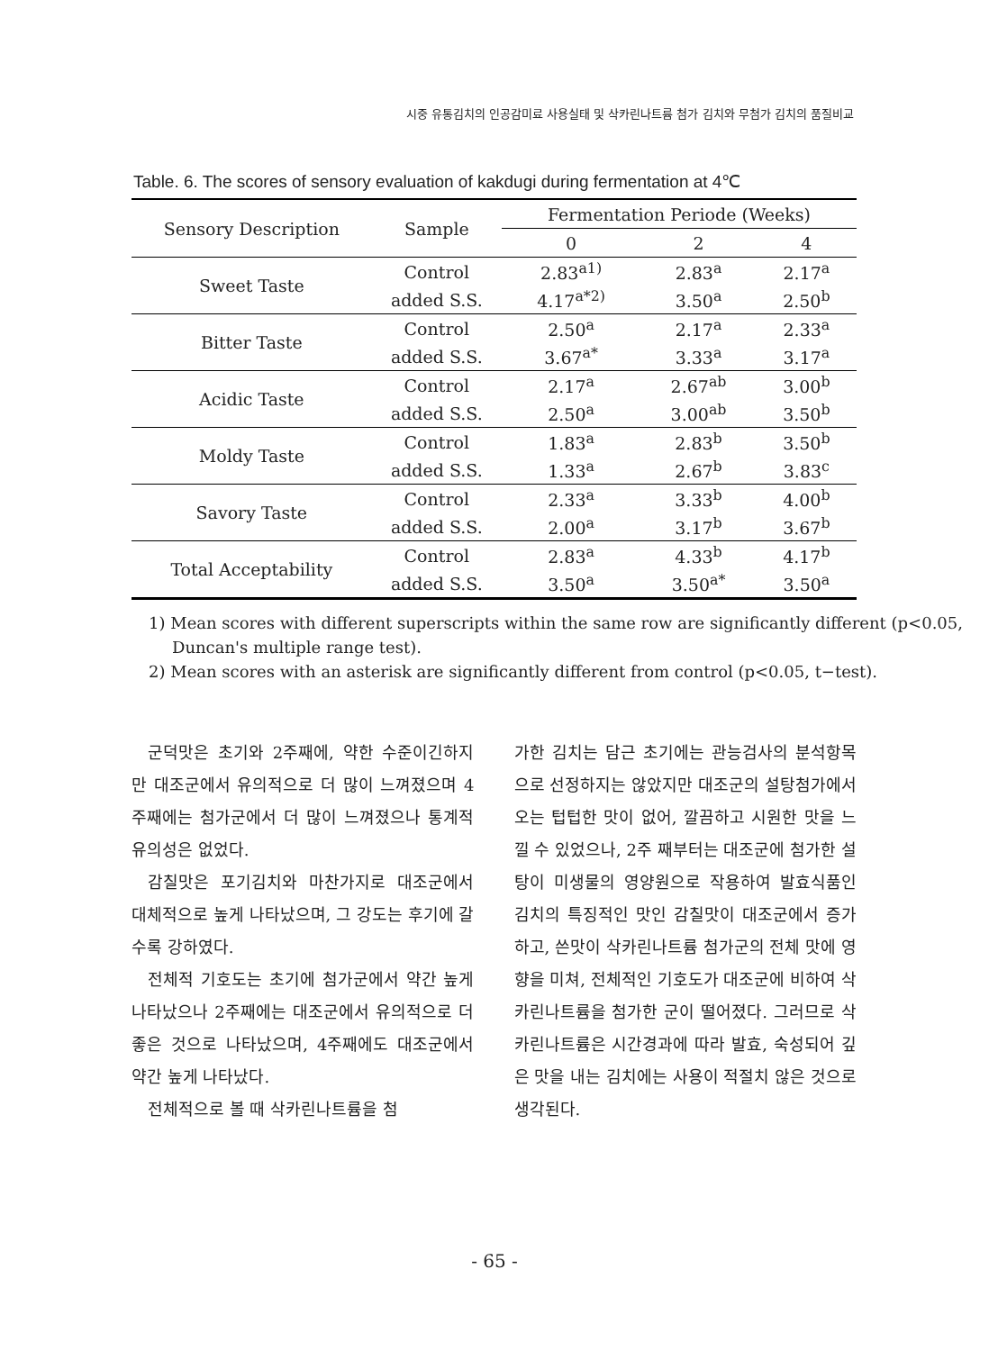시중 유통김치의 인공감미료 사용실태 및 삭카린나트륨 첨가 김치와 무첨가 김치의 품질비교
Table. 6. The scores of sensory evaluation of kakdugi during fermentation at 4℃
| Sensory Description | Sample | Fermentation Periode (Weeks) | | |
| --- | --- | --- | --- | --- |
| | | 0 | 2 | 4 |
| Sweet Taste | Control | 2.83<sup>a1)</sup> | 2.83<sup>a</sup> | 2.17<sup>a</sup> |
| | added S.S. | 4.17<sup>a*2)</sup> | 3.50<sup>a</sup> | 2.50<sup>b</sup> |
| Bitter Taste | Control | 2.50<sup>a</sup> | 2.17<sup>a</sup> | 2.33<sup>a</sup> |
| | added S.S. | 3.67<sup>a*</sup> | 3.33<sup>a</sup> | 3.17<sup>a</sup> |
| Acidic Taste | Control | 2.17<sup>a</sup> | 2.67<sup>ab</sup> | 3.00<sup>b</sup> |
| | added S.S. | 2.50<sup>a</sup> | 3.00<sup>ab</sup> | 3.50<sup>b</sup> |
| Moldy Taste | Control | 1.83<sup>a</sup> | 2.83<sup>b</sup> | 3.50<sup>b</sup> |
| | added S.S. | 1.33<sup>a</sup> | 2.67<sup>b</sup> | 3.83<sup>c</sup> |
| Savory Taste | Control | 2.33<sup>a</sup> | 3.33<sup>b</sup> | 4.00<sup>b</sup> |
| | added S.S. | 2.00<sup>a</sup> | 3.17<sup>b</sup> | 3.67<sup>b</sup> |
| Total Acceptability | Control | 2.83<sup>a</sup> | 4.33<sup>b</sup> | 4.17<sup>b</sup> |
| | added S.S. | 3.50<sup>a</sup> | 3.50<sup>a*</sup> | 3.50<sup>a</sup> |
1) Mean scores with different superscripts within the same row are significantly different (p<0.05, Duncan's multiple range test).
2) Mean scores with an asterisk are significantly different from control (p<0.05, t−test).
군덕맛은 초기와 2주째에, 약한 수준이긴하지만 대조군에서 유의적으로 더 많이 느껴졌으며 4주째에는 첨가군에서 더 많이 느껴졌으나 통계적 유의성은 없었다.
감칠맛은 포기김치와 마찬가지로 대조군에서 대체적으로 높게 나타났으며, 그 강도는 후기에 갈수록 강하였다.
전체적 기호도는 초기에 첨가군에서 약간 높게 나타났으나 2주째에는 대조군에서 유의적으로 더 좋은 것으로 나타났으며, 4주째에도 대조군에서 약간 높게 나타났다.
전체적으로 볼 때 삭카린나트륨을 첨
가한 김치는 담근 초기에는 관능검사의 분석항목으로 선정하지는 않았지만 대조군의 설탕첨가에서 오는 텁텁한 맛이 없어, 깔끔하고 시원한 맛을 느낄 수 있었으나, 2주 째부터는 대조군에 첨가한 설탕이 미생물의 영양원으로 작용하여 발효식품인 김치의 특징적인 맛인 감칠맛이 대조군에서 증가하고, 쓴맛이 삭카린나트륨 첨가군의 전체 맛에 영향을 미쳐, 전체적인 기호도가 대조군에 비하여 삭카린나트륨을 첨가한 군이 떨어졌다. 그러므로 삭카린나트륨은 시간경과에 따라 발효, 숙성되어 깊은 맛을 내는 김치에는 사용이 적절치 않은 것으로 생각된다.
- 65 -